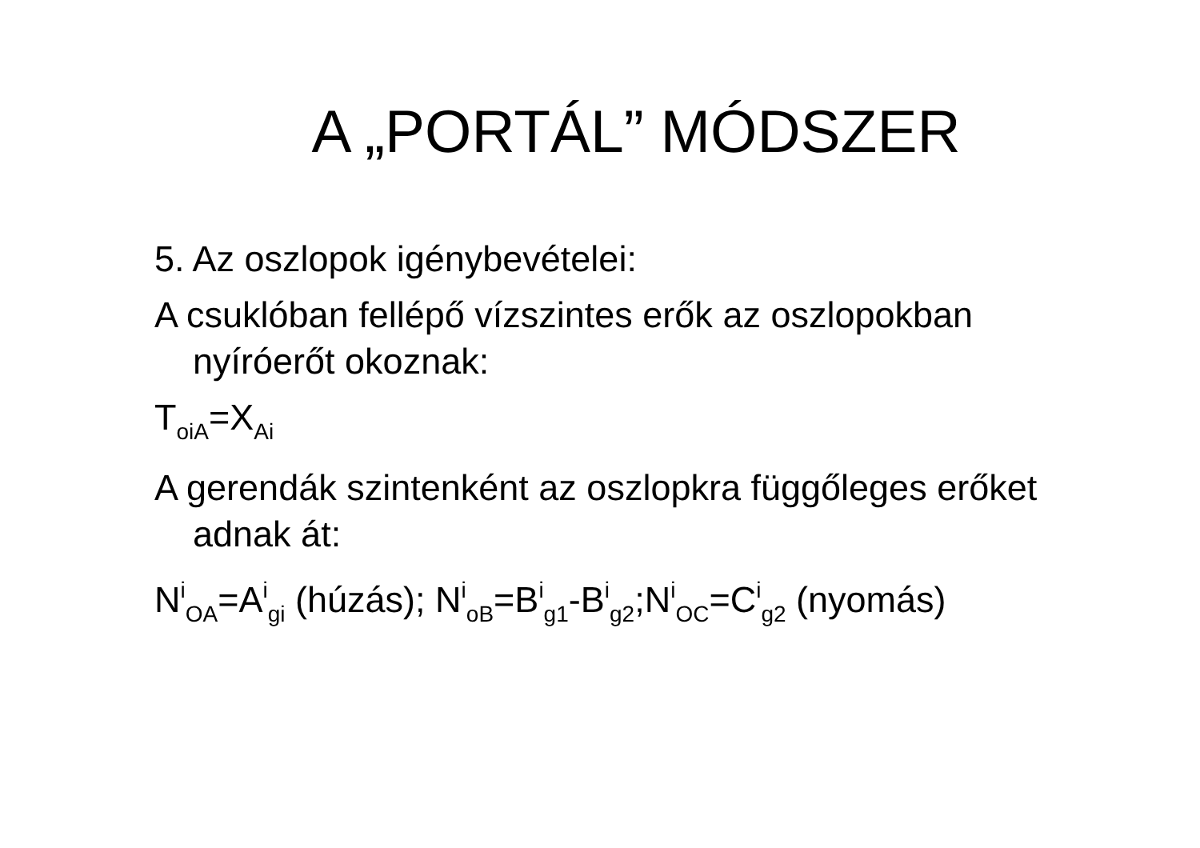A „PORTÁL” MÓDSZER
5. Az oszlopok igénybevételei:
A csuklóban fellépő vízszintes erők az oszlopokban nyíróerőt okoznak:
T<sub>oiA</sub>=X<sub>Ai</sub>
A gerendák szintenként az oszlopkra függőleges erőket adnak át:
N<sup>i</sup><sub>OA</sub>=A<sup>i</sup><sub>gi</sub> (húzás); N<sup>i</sup><sub>oB</sub>=B<sup>i</sup><sub>g1</sub>-B<sup>i</sup><sub>g2</sub>;N<sup>i</sup><sub>OC</sub>=C<sup>i</sup><sub>g2</sub> (nyomás)